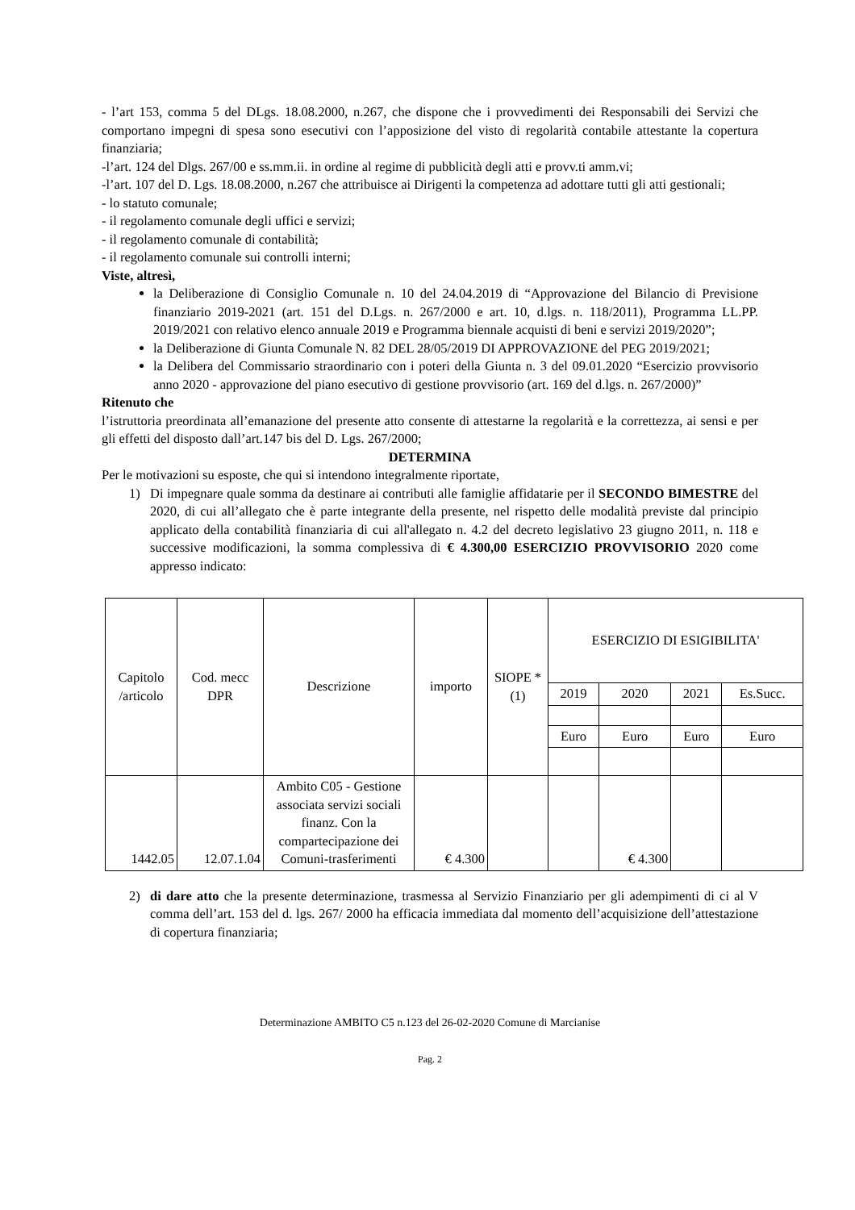- l’art 153, comma 5 del DLgs. 18.08.2000, n.267, che dispone che i provvedimenti dei Responsabili dei Servizi che comportano impegni di spesa sono esecutivi con l’apposizione del visto di regolarità contabile attestante la copertura finanziaria;
-l’art. 124 del Dlgs. 267/00 e ss.mm.ii. in ordine al regime di pubblicità degli atti e provv.ti amm.vi;
-l’art. 107 del D. Lgs. 18.08.2000, n.267 che attribuisce ai Dirigenti la competenza ad adottare tutti gli atti gestionali;
- lo statuto comunale;
- il regolamento comunale degli uffici e servizi;
- il regolamento comunale di contabilità;
- il regolamento comunale sui controlli interni;
Viste, altresì,
la Deliberazione di Consiglio Comunale n. 10 del 24.04.2019 di “Approvazione del Bilancio di Previsione finanziario 2019-2021 (art. 151 del D.Lgs. n. 267/2000 e art. 10, d.lgs. n. 118/2011), Programma LL.PP. 2019/2021 con relativo elenco annuale 2019 e Programma biennale acquisti di beni e servizi 2019/2020”;
la Deliberazione di Giunta Comunale N. 82 DEL 28/05/2019 DI APPROVAZIONE del PEG 2019/2021;
la Delibera del Commissario straordinario con i poteri della Giunta n. 3 del 09.01.2020 “Esercizio provvisorio anno 2020 - approvazione del piano esecutivo di gestione provvisorio (art. 169 del d.lgs. n. 267/2000)”
Ritenuto che
l’istruttoria preordinata all’emanazione del presente atto consente di attestarne la regolarità e la correttezza, ai sensi e per gli effetti del disposto dall’art.147 bis del D. Lgs. 267/2000;
DETERMINA
Per le motivazioni su esposte, che qui si intendono integralmente riportate,
1) Di impegnare quale somma da destinare ai contributi alle famiglie affidatarie per il SECONDO BIMESTRE del 2020, di cui all’allegato che è parte integrante della presente, nel rispetto delle modalità previste dal principio applicato della contabilità finanziaria di cui all'allegato n. 4.2 del decreto legislativo 23 giugno 2011, n. 118 e successive modificazioni, la somma complessiva di € 4.300,00 ESERCIZIO PROVVISORIO 2020 come appresso indicato:
| Capitolo /articolo | Cod. mecc DPR | Descrizione | importo | SIOPE * (1) | ESERCIZIO DI ESIGIBILITA' | | | |
| --- | --- | --- | --- | --- | --- | --- | --- | --- |
| | | | | | 2019 | 2020 | 2021 | Es.Succ. |
| | | | | | Euro | Euro | Euro | Euro |
| 1442.05 | 12.07.1.04 | Ambito C05 - Gestione associata servizi sociali finanz. Con la compartecipazione dei Comuni-trasferimenti | € 4.300 | | | € 4.300 | | |
2) di dare atto che la presente determinazione, trasmessa al Servizio Finanziario per gli adempimenti di ci al V comma dell’art. 153 del d. lgs. 267/ 2000 ha efficacia immediata dal momento dell’acquisizione dell’attestazione di copertura finanziaria;
Determinazione AMBITO C5 n.123 del 26-02-2020 Comune di Marcianise
Pag. 2